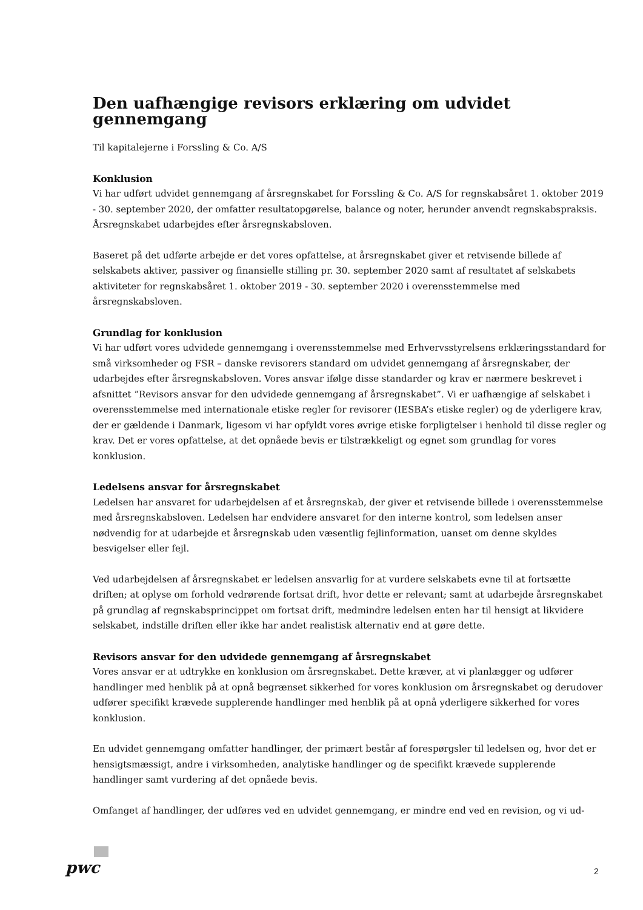Den uafhængige revisors erklæring om udvidet gennemgang
Til kapitalejerne i Forssling & Co. A/S
Konklusion
Vi har udført udvidet gennemgang af årsregnskabet for Forssling & Co. A/S for regnskabsåret 1. oktober 2019 - 30. september 2020, der omfatter resultatopgørelse, balance og noter, herunder anvendt regnskabspraksis. Årsregnskabet udarbejdes efter årsregnskabsloven.
Baseret på det udførte arbejde er det vores opfattelse, at årsregnskabet giver et retvisende billede af selskabets aktiver, passiver og finansielle stilling pr. 30. september 2020 samt af resultatet af selskabets aktiviteter for regnskabsåret 1. oktober 2019 - 30. september 2020 i overensstemmelse med årsregnskabsloven.
Grundlag for konklusion
Vi har udført vores udvidede gennemgang i overensstemmelse med Erhvervsstyrelsens erklæringsstandard for små virksomheder og FSR – danske revisorers standard om udvidet gennemgang af årsregnskaber, der udarbejdes efter årsregnskabsloven. Vores ansvar ifølge disse standarder og krav er nærmere beskrevet i afsnittet ”Revisors ansvar for den udvidede gennemgang af årsregnskabet”. Vi er uafhængige af selskabet i overensstemmelse med internationale etiske regler for revisorer (IESBA’s etiske regler) og de yderligere krav, der er gældende i Danmark, ligesom vi har opfyldt vores øvrige etiske forpligtelser i henhold til disse regler og krav. Det er vores opfattelse, at det opnåede bevis er tilstrækkeligt og egnet som grundlag for vores konklusion.
Ledelsens ansvar for årsregnskabet
Ledelsen har ansvaret for udarbejdelsen af et årsregnskab, der giver et retvisende billede i overensstemmelse med årsregnskabsloven. Ledelsen har endvidere ansvaret for den interne kontrol, som ledelsen anser nødvendig for at udarbejde et årsregnskab uden væsentlig fejlinformation, uanset om denne skyldes besvigelser eller fejl.
Ved udarbejdelsen af årsregnskabet er ledelsen ansvarlig for at vurdere selskabets evne til at fortsætte driften; at oplyse om forhold vedrørende fortsat drift, hvor dette er relevant; samt at udarbejde årsregnskabet på grundlag af regnskabsprincippet om fortsat drift, medmindre ledelsen enten har til hensigt at likvidere selskabet, indstille driften eller ikke har andet realistisk alternativ end at gøre dette.
Revisors ansvar for den udvidede gennemgang af årsregnskabet
Vores ansvar er at udtrykke en konklusion om årsregnskabet. Dette kræver, at vi planlægger og udfører handlinger med henblik på at opnå begrænset sikkerhed for vores konklusion om årsregnskabet og derudover udfører specifikt krævede supplerende handlinger med henblik på at opnå yderligere sikkerhed for vores konklusion.
En udvidet gennemgang omfatter handlinger, der primært består af forespørgsler til ledelsen og, hvor det er hensigtsmæssigt, andre i virksomheden, analytiske handlinger og de specifikt krævede supplerende handlinger samt vurdering af det opnåede bevis.
Omfanget af handlinger, der udføres ved en udvidet gennemgang, er mindre end ved en revision, og vi ud-
pwc 2